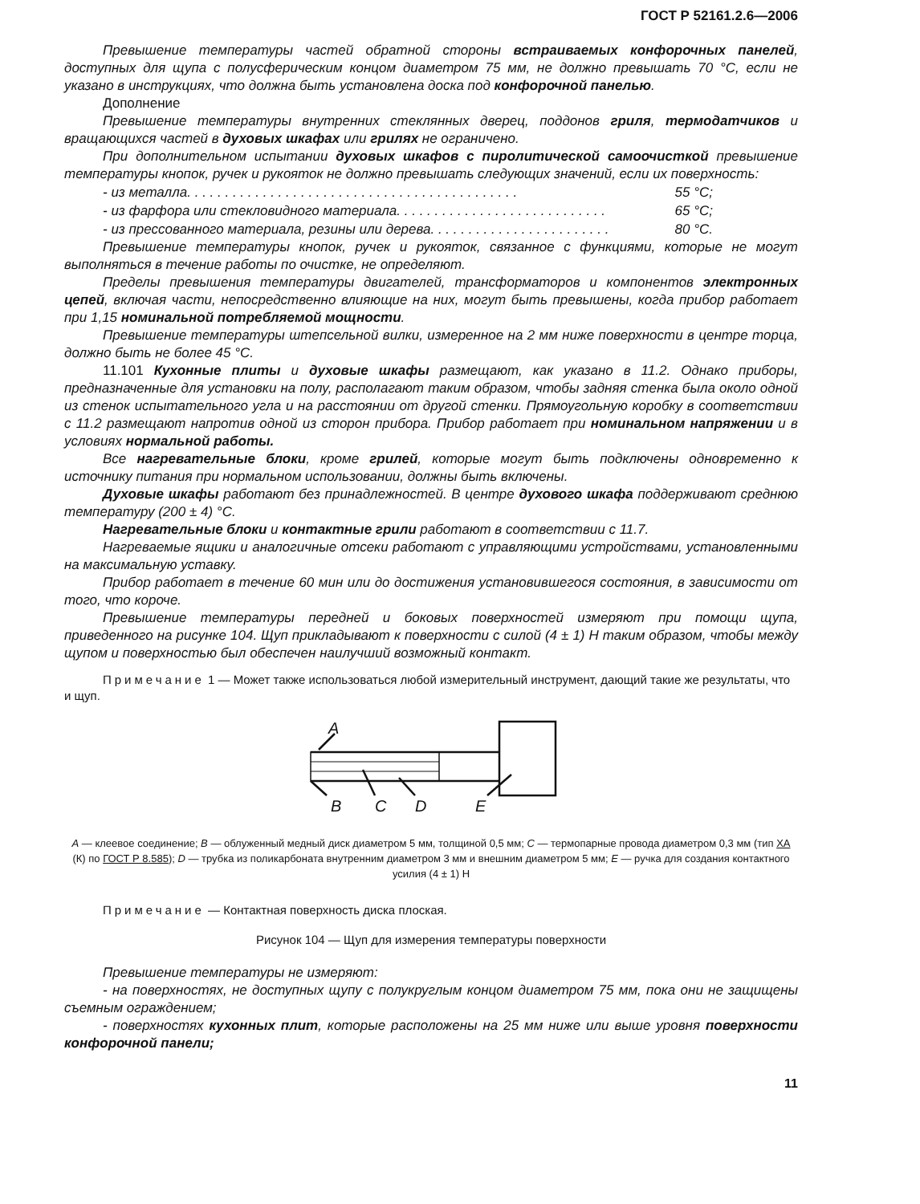ГОСТ Р 52161.2.6—2006
Превышение температуры частей обратной стороны встраиваемых конфорочных панелей, доступных для щупа с полусферическим концом диаметром 75 мм, не должно превышать 70 °С, если не указано в инструкциях, что должна быть установлена доска под конфорочной панелью.
Дополнение
Превышение температуры внутренних стеклянных дверец, поддонов гриля, термодатчиков и вращающихся частей в духовых шкафах или грилях не ограничено.
При дополнительном испытании духовых шкафов с пиролитической самоочисткой превышение температуры кнопок, ручек и рукояток не должно превышать следующих значений, если их поверхность:
- из металла . . . . . . . . . . . . . . . . . . . . . . . . . . . . . . . . . . . . . . . . . . . . 55 °С;
- из фарфора или стекловидного материала . . . . . . . . . . . . . . . . . . . . . . . . . . . . 65 °С;
- из прессованного материала, резины или дерева. . . . . . . . . . . . . . . . . . . . . . . . 80 °С.
Превышение температуры кнопок, ручек и рукояток, связанное с функциями, которые не могут выполняться в течение работы по очистке, не определяют.
Пределы превышения температуры двигателей, трансформаторов и компонентов электронных цепей, включая части, непосредственно влияющие на них, могут быть превышены, когда прибор работает при 1,15 номинальной потребляемой мощности.
Превышение температуры штепсельной вилки, измеренное на 2 мм ниже поверхности в центре торца, должно быть не более 45 °С.
11.101 Кухонные плиты и духовые шкафы размещают, как указано в 11.2. Однако приборы, предназначенные для установки на полу, располагают таким образом, чтобы задняя стенка была около одной из стенок испытательного угла и на расстоянии от другой стенки. Прямоугольную коробку в соответствии с 11.2 размещают напротив одной из сторон прибора. Прибор работает при номинальном напряжении и в условиях нормальной работы.
Все нагревательные блоки, кроме грилей, которые могут быть подключены одновременно к источнику питания при нормальном использовании, должны быть включены.
Духовые шкафы работают без принадлежностей. В центре духового шкафа поддерживают среднюю температуру (200 ± 4) °С.
Нагревательные блоки и контактные грили работают в соответствии с 11.7.
Нагреваемые ящики и аналогичные отсеки работают с управляющими устройствами, установленными на максимальную уставку.
Прибор работает в течение 60 мин или до достижения установившегося состояния, в зависимости от того, что короче.
Превышение температуры передней и боковых поверхностей измеряют при помощи щупа, приведенного на рисунке 104. Щуп прикладывают к поверхности с силой (4 ± 1) Н таким образом, чтобы между щупом и поверхностью был обеспечен наилучший возможный контакт.
Примечание 1 — Может также использоваться любой измерительный инструмент, дающий такие же результаты, что и щуп.
A
B
C
D
E
А — клеевое соединение; В — облуженный медный диск диаметром 5 мм, толщиной 0,5 мм; С — термопарные провода диаметром 0,3 мм (тип ХА (К) по ГОСТ Р 8.585); D — трубка из поликарбоната внутренним диаметром 3 мм и внешним диаметром 5 мм; Е — ручка для создания контактного усилия (4 ± 1) Н
Примечание — Контактная поверхность диска плоская.
Рисунок 104 — Щуп для измерения температуры поверхности
Превышение температуры не измеряют:
- на поверхностях, не доступных щупу с полукруглым концом диаметром 75 мм, пока они не защищены съемным ограждением;
- поверхностях кухонных плит, которые расположены на 25 мм ниже или выше уровня поверхности конфорочной панели;
11